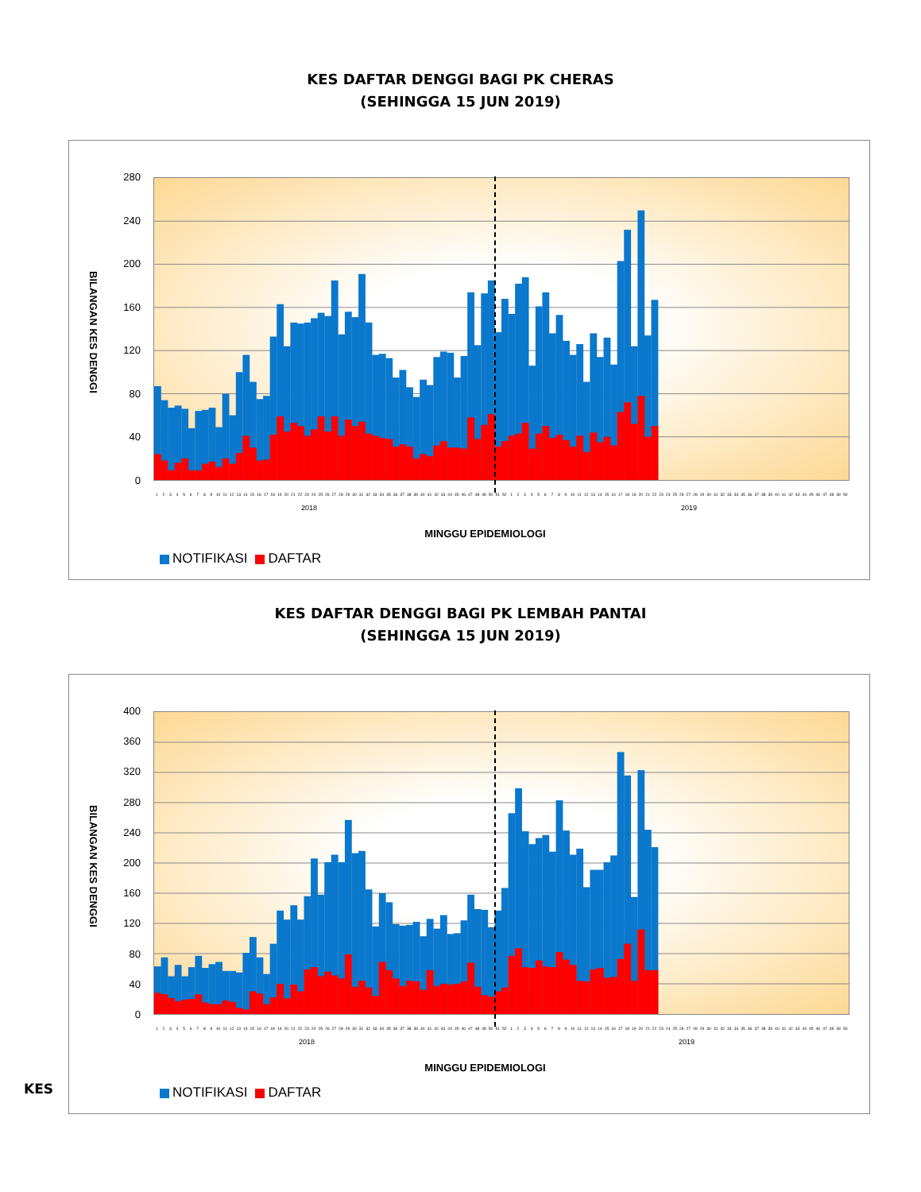KES DAFTAR DENGGI BAGI PK CHERAS
(SEHINGGA 15 JUN 2019)
BILANGAN KES DENGGI
280
240
200
160
120
80
40
0
1 2 3 4 5 6 7 8 9 10 11 12 13 14 15 16 17 18 19 20 21 22 23 24 25 26 27 28 29 30 31 32 33 34 35 36 37 38 39 40 41 42 43 44 45 46 47 48 49 50 51 52 1 2 3 4 5 6 7 8 9 10 11 12 13 14 15 16 17 18 19 20 21 22 23 24 25 26 27 28 29 30 31 32 33 34 35 36 37 38 39 40 41 42 43 44 45 46 47 48 49 50
2018 2019
MINGGU EPIDEMIOLOGI
NOTIFIKASI DAFTAR
KES DAFTAR DENGGI BAGI PK LEMBAH PANTAI
(SEHINGGA 15 JUN 2019)
BILANGAN KES DENGGI
400
360
320
280
240
200
160
120
80
40
0
1 2 3 4 5 6 7 8 9 10 11 12 13 14 15 16 17 18 19 20 21 22 23 24 25 26 27 28 29 30 31 32 33 34 35 36 37 38 39 40 41 42 43 44 45 46 47 48 49 50 51 52 1 2 3 4 5 6 7 8 9 10 11 12 13 14 15 16 17 18 19 20 21 22 23 24 25 26 27 28 29 30 31 32 33 34 35 36 37 38 39 40 41 42 43 44 45 46 47 48 49 50
2018 2019
MINGGU EPIDEMIOLOGI
NOTIFIKASI DAFTAR
KES